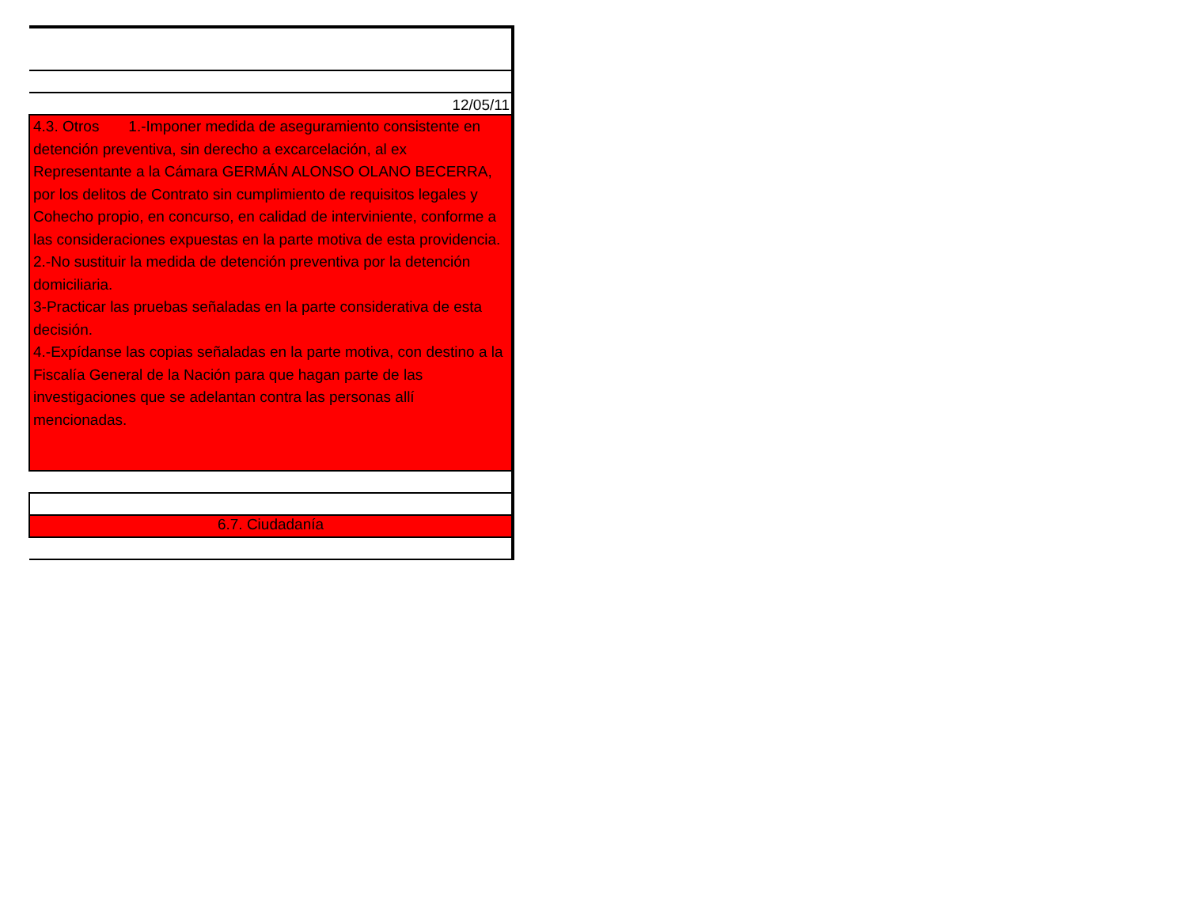| 12/05/11 |
| 4.3. Otros 1.-Imponer medida de aseguramiento consistente en detención preventiva, sin derecho a excarcelación, al ex Representante a la Cámara GERMÁN ALONSO OLANO BECERRA, por los delitos de Contrato sin cumplimiento de requisitos legales y Cohecho propio, en concurso, en calidad de interviniente, conforme a las consideraciones expuestas en la parte motiva de esta providencia. 2.-No sustituir la medida de detención preventiva por la detención domiciliaria. 3-Practicar las pruebas señaladas en la parte considerativa de esta decisión. 4.-Expídanse las copias señaladas en la parte motiva, con destino a la Fiscalía General de la Nación para que hagan parte de las investigaciones que se adelantan contra las personas allí mencionadas. |
| 6.7. Ciudadanía |